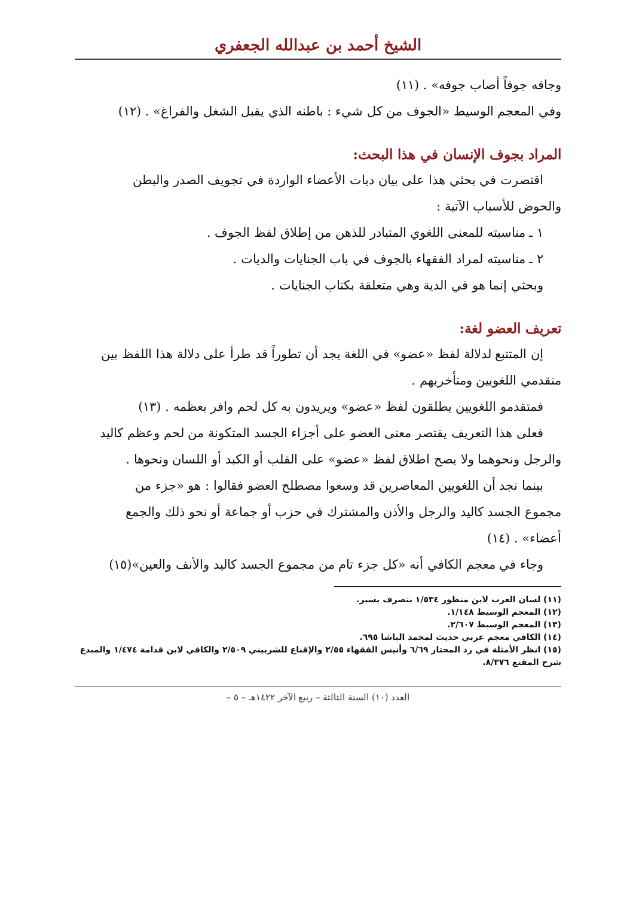الشيخ أحمد بن عبدالله الجعفري
وجافه جوفاً أصاب جوفه» . (١١)
وفي المعجم الوسيط «الجوف من كل شيء : باطنه الذي يقبل الشغل والفراغ» . (١٢)
المراد بجوف الإنسان في هذا البحث:
اقتصرت في بحثي هذا على بيان ديات الأعضاء الواردة في تجويف الصدر والبطن
والحوض للأسباب الآتية :
١ ـ مناسبته للمعنى اللغوي المتبادر للذهن من إطلاق لفظ الجوف .
٢ ـ مناسبته لمراد الفقهاء بالجوف في باب الجنايات والديات .
وبحثي إنما هو في الدية وهي متعلقة بكتاب الجنايات .
تعريف العضو لغة:
إن المتتبع لدلالة لفظ «عضو» في اللغة يجد أن تطوراً قد طرأ على دلالة هذا اللفظ بين
متقدمي اللغويين ومتأخريهم .
فمتقدمو اللغويين يطلقون لفظ «عضو» ويريدون به كل لحم وافر بعظمه . (١٣)
فعلى هذا التعريف يقتصر معنى العضو على أجزاء الجسد المتكونة من لحم وعظم كاليد
والرجل ونحوهما ولا يصح اطلاق لفظ «عضو» على القلب أو الكبد أو اللسان ونحوها .
بينما نجد أن اللغويين المعاصرين قد وسعوا مصطلح العضو فقالوا : هو «جزء من
مجموع الجسد كاليد والرجل والأذن والمشترك في حزب أو جماعة أو نحو ذلك والجمع
أعضاء» . (١٤)
وجاء في معجم الكافي أنه «كل جزء تام من مجموع الجسد كاليد والأنف والعين»(١٥)
(١١) لسان العرب لابن منظور ١/٥٣٤ بتصرف يسير.
(١٢) المعجم الوسيط ١/١٤٨.
(١٣) المعجم الوسيط ٢/٦٠٧.
(١٤) الكافي معجم عربي حديث لمحمد الباشا ٦٩٥.
(١٥) انظر الأمثلة في رد المحتار ٦/٦٩ وأنيس الفقهاء ٢/٥٥ والإقناع للشربيني ٢/٥٠٩ والكافي لابن قدامة ١/٤٧٤ والمبدع شرح المقنع ٨/٣٧٦.
العدد (١٠) السنة الثالثة – ربيع الآخر ١٤٢٢هـ – ٥ –